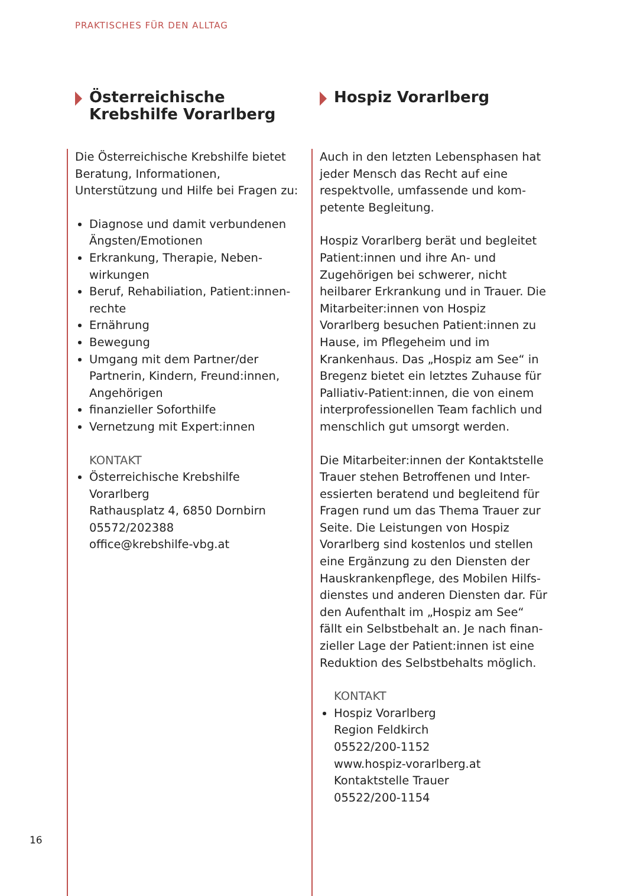PRAKTISCHES FÜR DEN ALLTAG
Österreichische Krebshilfe Vorarlberg
Die Österreichische Krebshilfe bietet Beratung, Informationen, Unterstützung und Hilfe bei Fragen zu:
Diagnose und damit verbundenen Ängsten/Emotionen
Erkrankung, Therapie, Neben-wirkungen
Beruf, Rehabiliation, Patient:innen-rechte
Ernährung
Bewegung
Umgang mit dem Partner/der Partnerin, Kindern, Freund:innen, Angehörigen
finanzieller Soforthilfe
Vernetzung mit Expert:innen
KONTAKT
Österreichische Krebshilfe Vorarlberg
Rathausplatz 4, 6850 Dornbirn
05572/202388
office@krebshilfe-vbg.at
Hospiz Vorarlberg
Auch in den letzten Lebensphasen hat jeder Mensch das Recht auf eine respektvolle, umfassende und kom-petente Begleitung.
Hospiz Vorarlberg berät und begleitet Patient:innen und ihre An- und Zugehörigen bei schwerer, nicht heilbarer Erkrankung und in Trauer. Die Mitarbeiter:innen von Hospiz Vorarlberg besuchen Patient:innen zu Hause, im Pflegeheim und im Krankenhaus. Das „Hospiz am See“ in Bregenz bietet ein letztes Zuhause für Palliativ-Patient:innen, die von einem interprofessionellen Team fachlich und menschlich gut umsorgt werden.
Die Mitarbeiter:innen der Kontaktstelle Trauer stehen Betroffenen und Inter-essierten beratend und begleitend für Fragen rund um das Thema Trauer zur Seite. Die Leistungen von Hospiz Vorarlberg sind kostenlos und stellen eine Ergänzung zu den Diensten der Hauskrankenpflege, des Mobilen Hilfs-dienstes und anderen Diensten dar. Für den Aufenthalt im „Hospiz am See“ fällt ein Selbstbehalt an. Je nach finan-zieller Lage der Patient:innen ist eine Reduktion des Selbstbehalts möglich.
KONTAKT
Hospiz Vorarlberg
Region Feldkirch
05522/200-1152
www.hospiz-vorarlberg.at
Kontaktstelle Trauer
05522/200-1154
16